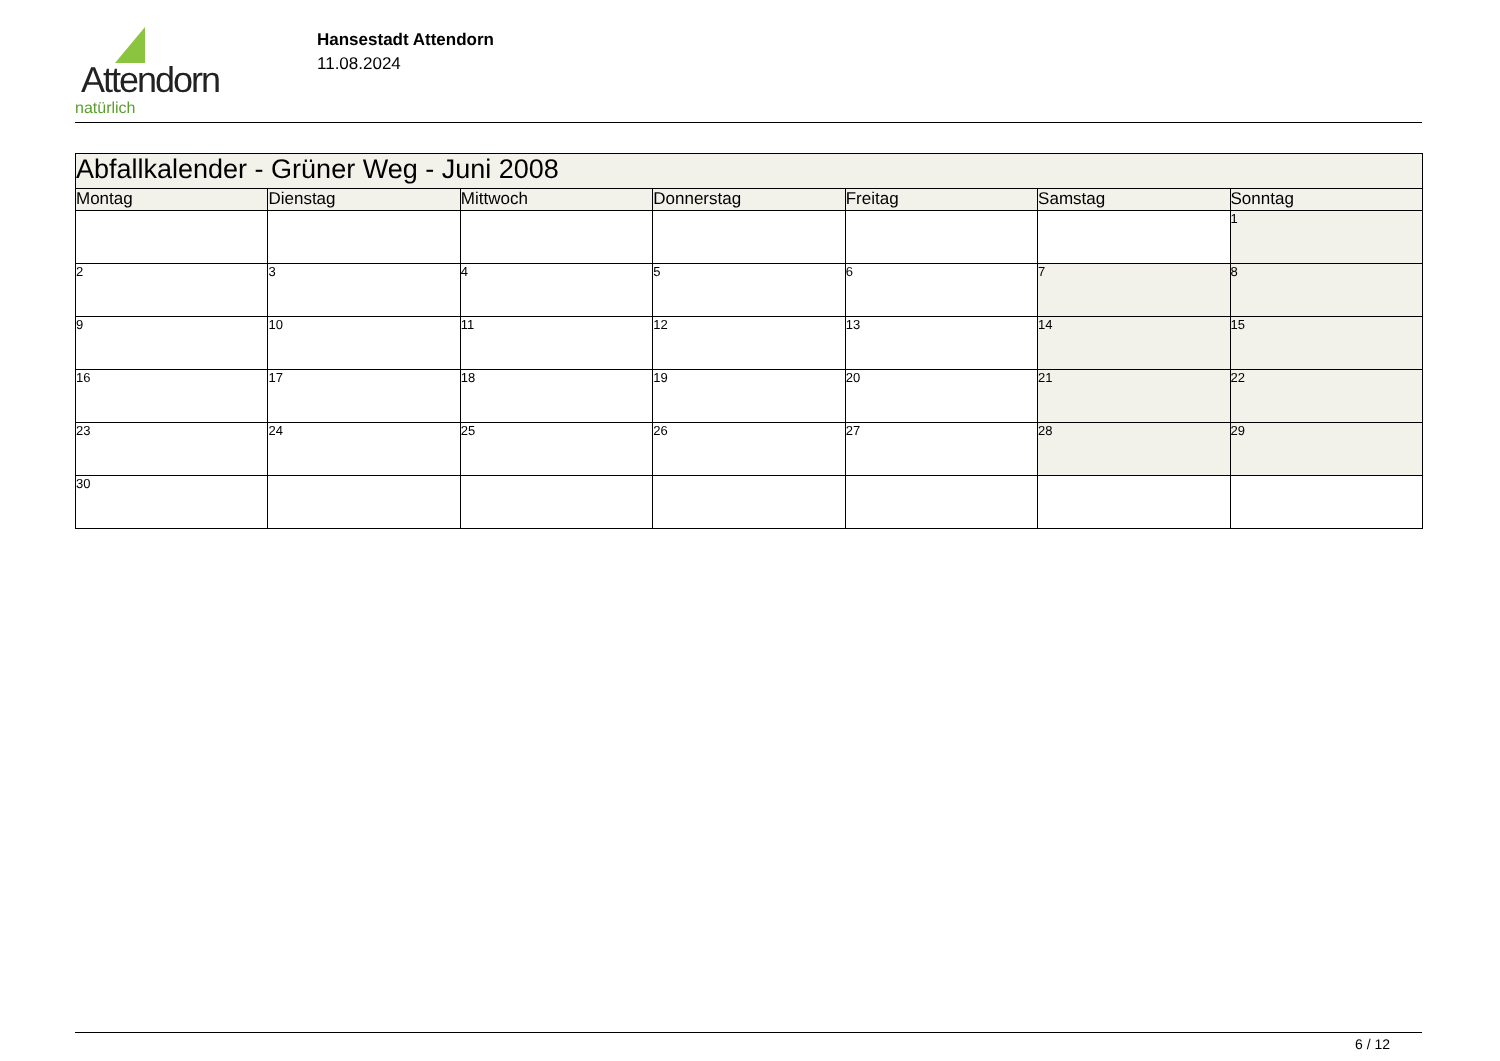Attendorn
natürlich
Hansestadt Attendorn
11.08.2024
| Abfallkalender - Grüner Weg - Juni 2008 | | | | | | |
| Montag | Dienstag | Mittwoch | Donnerstag | Freitag | Samstag | Sonntag |
| | | | | | | 1 |
| 2 | 3 | 4 | 5 | 6 | 7 | 8 |
| 9 | 10 | 11 | 12 | 13 | 14 | 15 |
| 16 | 17 | 18 | 19 | 20 | 21 | 22 |
| 23 | 24 | 25 | 26 | 27 | 28 | 29 |
| 30 | | | | | | |
6 / 12